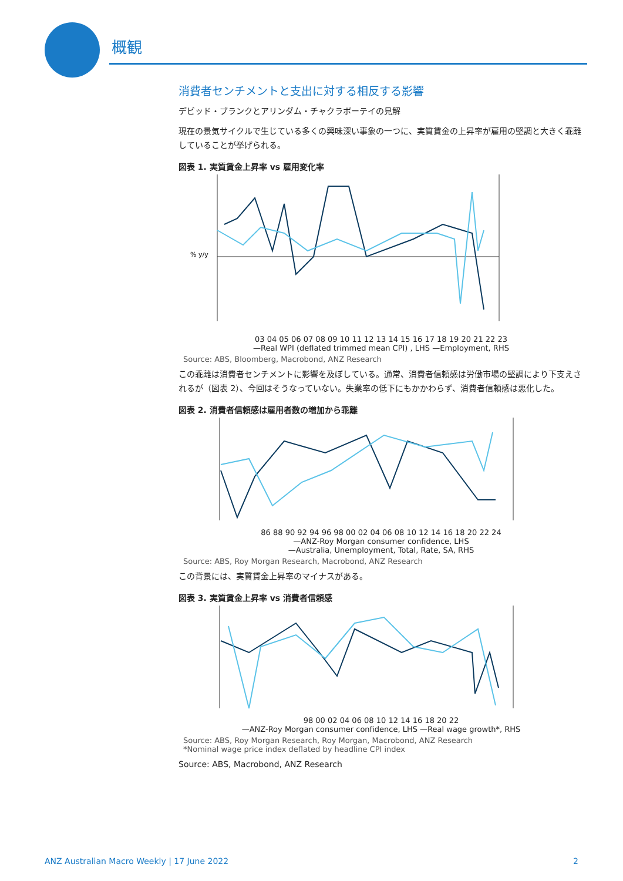概観
消費者センチメントと支出に対する相反する影響
デビッド・ブランクとアリンダム・チャクラボーテイの見解
現在の景気サイクルで生じている多くの興味深い事象の一つに、実質賃金の上昇率が雇用の堅調と大きく乖離していることが挙げられる。
図表 1. 実質賃金上昇率 vs 雇用変化率
% y/y
03 04 05 06 07 08 09 10 11 12 13 14 15 16 17 18 19 20 21 22 23
—Real WPI (deflated trimmed mean CPI) , LHS —Employment, RHS
Source: ABS, Bloomberg, Macrobond, ANZ Research
この乖離は消費者センチメントに影響を及ぼしている。通常、消費者信頼感は労働市場の堅調により下支えされるが（図表 2）、今回はそうなっていない。失業率の低下にもかかわらず、消費者信頼感は悪化した。
図表 2. 消費者信頼感は雇用者数の増加から乖離
86 88 90 92 94 96 98 00 02 04 06 08 10 12 14 16 18 20 22 24
—ANZ-Roy Morgan consumer confidence, LHS
—Australia, Unemployment, Total, Rate, SA, RHS
Source: ABS, Roy Morgan Research, Macrobond, ANZ Research
この背景には、実質賃金上昇率のマイナスがある。
図表 3. 実質賃金上昇率 vs 消費者信頼感
98 00 02 04 06 08 10 12 14 16 18 20 22
—ANZ-Roy Morgan consumer confidence, LHS —Real wage growth*, RHS
Source: ABS, Roy Morgan Research, Roy Morgan, Macrobond, ANZ Research
*Nominal wage price index deflated by headline CPI index
Source: ABS, Macrobond, ANZ Research
ANZ Australian Macro Weekly | 17 June 2022 2